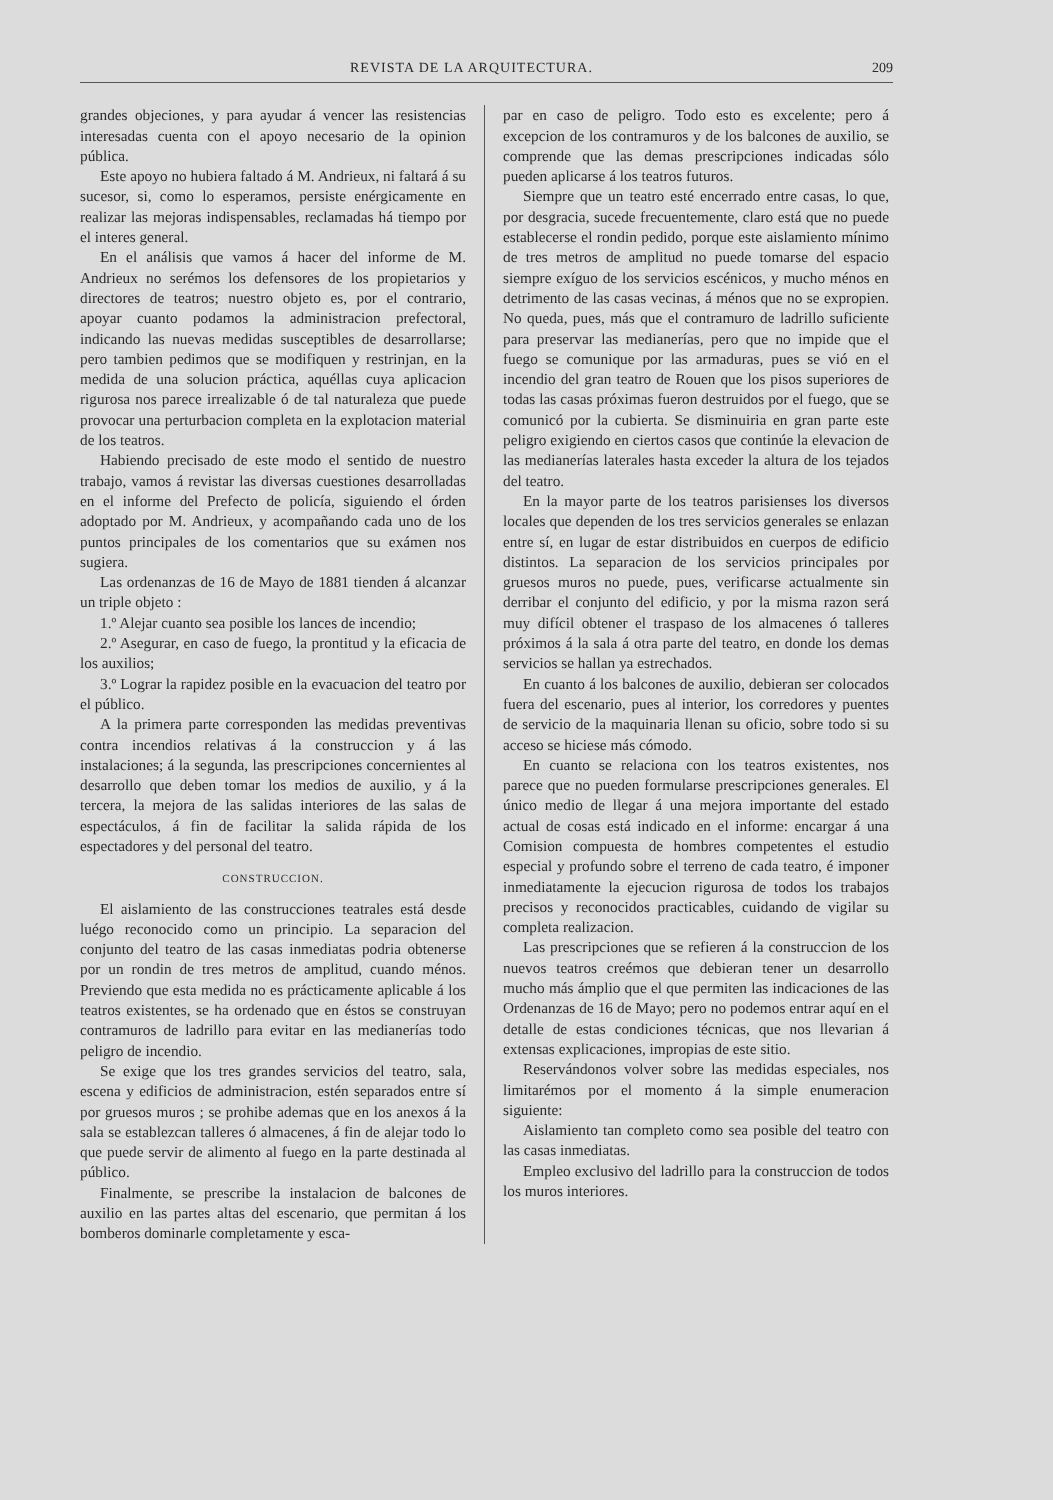REVISTA DE LA ARQUITECTURA. 209
grandes objeciones, y para ayudar á vencer las resistencias interesadas cuenta con el apoyo necesario de la opinion pública.
Este apoyo no hubiera faltado á M. Andrieux, ni faltará á su sucesor, si, como lo esperamos, persiste enérgicamente en realizar las mejoras indispensables, reclamadas há tiempo por el interes general.
En el análisis que vamos á hacer del informe de M. Andrieux no serémos los defensores de los propietarios y directores de teatros; nuestro objeto es, por el contrario, apoyar cuanto podamos la administracion prefectoral, indicando las nuevas medidas susceptibles de desarrollarse; pero tambien pedimos que se modifiquen y restrinjan, en la medida de una solucion práctica, aquéllas cuya aplicacion rigurosa nos parece irrealizable ó de tal naturaleza que puede provocar una perturbacion completa en la explotacion material de los teatros.
Habiendo precisado de este modo el sentido de nuestro trabajo, vamos á revistar las diversas cuestiones desarrolladas en el informe del Prefecto de policía, siguiendo el órden adoptado por M. Andrieux, y acompañando cada uno de los puntos principales de los comentarios que su exámen nos sugiera.
Las ordenanzas de 16 de Mayo de 1881 tienden á alcanzar un triple objeto :
1.º Alejar cuanto sea posible los lances de incendio;
2.º Asegurar, en caso de fuego, la prontitud y la eficacia de los auxilios;
3.º Lograr la rapidez posible en la evacuacion del teatro por el público.
A la primera parte corresponden las medidas preventivas contra incendios relativas á la construccion y á las instalaciones; á la segunda, las prescripciones concernientes al desarrollo que deben tomar los medios de auxilio, y á la tercera, la mejora de las salidas interiores de las salas de espectáculos, á fin de facilitar la salida rápida de los espectadores y del personal del teatro.
CONSTRUCCION.
El aislamiento de las construcciones teatrales está desde luégo reconocido como un principio. La separacion del conjunto del teatro de las casas inmediatas podria obtenerse por un rondin de tres metros de amplitud, cuando ménos. Previendo que esta medida no es prácticamente aplicable á los teatros existentes, se ha ordenado que en éstos se construyan contramuros de ladrillo para evitar en las medianerías todo peligro de incendio.
Se exige que los tres grandes servicios del teatro, sala, escena y edificios de administracion, estén separados entre sí por gruesos muros ; se prohibe ademas que en los anexos á la sala se establezcan talleres ó almacenes, á fin de alejar todo lo que puede servir de alimento al fuego en la parte destinada al público.
Finalmente, se prescribe la instalacion de balcones de auxilio en las partes altas del escenario, que permitan á los bomberos dominarle completamente y esca-
par en caso de peligro. Todo esto es excelente; pero á excepcion de los contramuros y de los balcones de auxilio, se comprende que las demas prescripciones indicadas sólo pueden aplicarse á los teatros futuros.
Siempre que un teatro esté encerrado entre casas, lo que, por desgracia, sucede frecuentemente, claro está que no puede establecerse el rondin pedido, porque este aislamiento mínimo de tres metros de amplitud no puede tomarse del espacio siempre exíguo de los servicios escénicos, y mucho ménos en detrimento de las casas vecinas, á ménos que no se expropien. No queda, pues, más que el contramuro de ladrillo suficiente para preservar las medianerías, pero que no impide que el fuego se comunique por las armaduras, pues se vió en el incendio del gran teatro de Rouen que los pisos superiores de todas las casas próximas fueron destruidos por el fuego, que se comunicó por la cubierta. Se disminuiria en gran parte este peligro exigiendo en ciertos casos que continúe la elevacion de las medianerías laterales hasta exceder la altura de los tejados del teatro.
En la mayor parte de los teatros parisienses los diversos locales que dependen de los tres servicios generales se enlazan entre sí, en lugar de estar distribuidos en cuerpos de edificio distintos. La separacion de los servicios principales por gruesos muros no puede, pues, verificarse actualmente sin derribar el conjunto del edificio, y por la misma razon será muy difícil obtener el traspaso de los almacenes ó talleres próximos á la sala á otra parte del teatro, en donde los demas servicios se hallan ya estrechados.
En cuanto á los balcones de auxilio, debieran ser colocados fuera del escenario, pues al interior, los corredores y puentes de servicio de la maquinaria llenan su oficio, sobre todo si su acceso se hiciese más cómodo.
En cuanto se relaciona con los teatros existentes, nos parece que no pueden formularse prescripciones generales. El único medio de llegar á una mejora importante del estado actual de cosas está indicado en el informe: encargar á una Comision compuesta de hombres competentes el estudio especial y profundo sobre el terreno de cada teatro, é imponer inmediatamente la ejecucion rigurosa de todos los trabajos precisos y reconocidos practicables, cuidando de vigilar su completa realizacion.
Las prescripciones que se refieren á la construccion de los nuevos teatros creémos que debieran tener un desarrollo mucho más ámplio que el que permiten las indicaciones de las Ordenanzas de 16 de Mayo; pero no podemos entrar aquí en el detalle de estas condiciones técnicas, que nos llevarian á extensas explicaciones, impropias de este sitio.
Reservándonos volver sobre las medidas especiales, nos limitarémos por el momento á la simple enumeracion siguiente:
Aislamiento tan completo como sea posible del teatro con las casas inmediatas.
Empleo exclusivo del ladrillo para la construccion de todos los muros interiores.